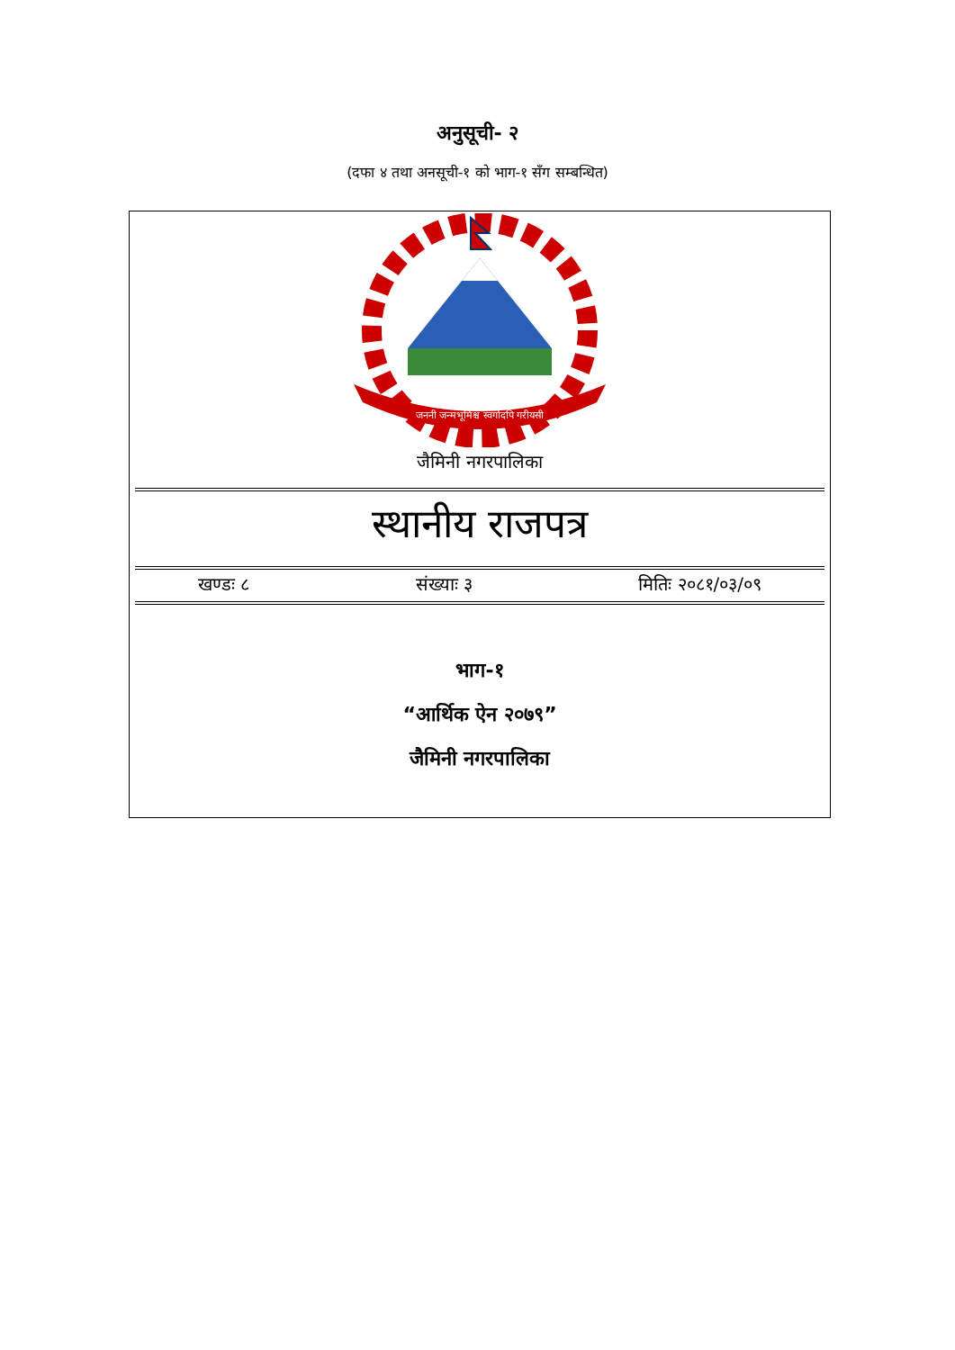अनुसूची- २
(दफा ४ तथा अनसूची-१ को भाग-१ सँग सम्बन्धित)
जननी जन्मभूमिश्च स्वर्गादपि गरीयसी
जैमिनी नगरपालिका
स्थानीय राजपत्र
खण्डः ८ संख्याः ३ मितिः २०८१/०३/०९
भाग-१
“आर्थिक ऐन २०७९”
जैमिनी नगरपालिका